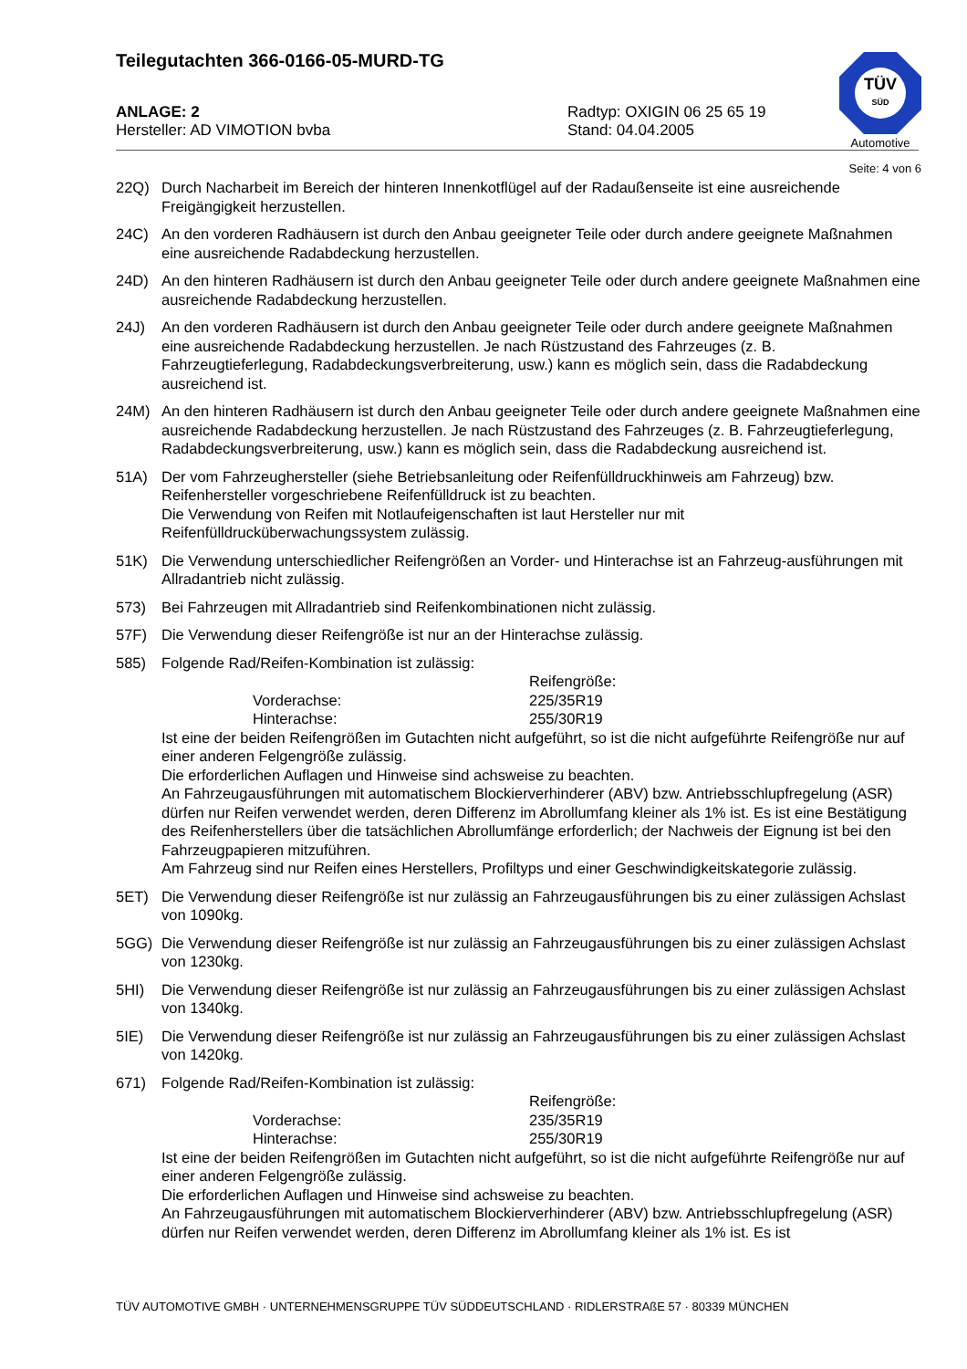Teilegutachten 366-0166-05-MURD-TG
TÜV
SÜD
Automotive
ANLAGE: 2
Hersteller: AD VIMOTION bvba
Radtyp: OXIGIN 06 25 65 19
Stand: 04.04.2005
Seite: 4 von 6
22Q) Durch Nacharbeit im Bereich der hinteren Innenkotflügel auf der Radaußenseite ist eine ausreichende Freigängigkeit herzustellen.
24C) An den vorderen Radhäusern ist durch den Anbau geeigneter Teile oder durch andere geeignete Maßnahmen eine ausreichende Radabdeckung herzustellen.
24D) An den hinteren Radhäusern ist durch den Anbau geeigneter Teile oder durch andere geeignete Maßnahmen eine ausreichende Radabdeckung herzustellen.
24J) An den vorderen Radhäusern ist durch den Anbau geeigneter Teile oder durch andere geeignete Maßnahmen eine ausreichende Radabdeckung herzustellen. Je nach Rüstzustand des Fahrzeuges (z. B. Fahrzeugtieferlegung, Radabdeckungsverbreiterung, usw.) kann es möglich sein, dass die Radabdeckung ausreichend ist.
24M) An den hinteren Radhäusern ist durch den Anbau geeigneter Teile oder durch andere geeignete Maßnahmen eine ausreichende Radabdeckung herzustellen. Je nach Rüstzustand des Fahrzeuges (z. B. Fahrzeugtieferlegung, Radabdeckungsverbreiterung, usw.) kann es möglich sein, dass die Radabdeckung ausreichend ist.
51A) Der vom Fahrzeughersteller (siehe Betriebsanleitung oder Reifenfülldruckhinweis am Fahrzeug) bzw. Reifenhersteller vorgeschriebene Reifenfülldruck ist zu beachten.
Die Verwendung von Reifen mit Notlaufeigenschaften ist laut Hersteller nur mit Reifenfülldrucküberwachungssystem zulässig.
51K) Die Verwendung unterschiedlicher Reifengrößen an Vorder- und Hinterachse ist an Fahrzeug-ausführungen mit Allradantrieb nicht zulässig.
573) Bei Fahrzeugen mit Allradantrieb sind Reifenkombinationen nicht zulässig.
57F) Die Verwendung dieser Reifengröße ist nur an der Hinterachse zulässig.
585) Folgende Rad/Reifen-Kombination ist zulässig:
Reifengröße: Vorderachse: 225/35R19 Hinterachse: 255/30R19
Ist eine der beiden Reifengrößen im Gutachten nicht aufgeführt, so ist die nicht aufgeführte Reifengröße nur auf einer anderen Felgengröße zulässig.
Die erforderlichen Auflagen und Hinweise sind achsweise zu beachten.
An Fahrzeugausführungen mit automatischem Blockierverhinderer (ABV) bzw. Antriebsschlupfregelung (ASR) dürfen nur Reifen verwendet werden, deren Differenz im Abrollumfang kleiner als 1% ist. Es ist eine Bestätigung des Reifenherstellers über die tatsächlichen Abrollumfänge erforderlich; der Nachweis der Eignung ist bei den Fahrzeugpapieren mitzuführen.
Am Fahrzeug sind nur Reifen eines Herstellers, Profiltyps und einer Geschwindigkeitskategorie zulässig.
5ET) Die Verwendung dieser Reifengröße ist nur zulässig an Fahrzeugausführungen bis zu einer zulässigen Achslast von 1090kg.
5GG) Die Verwendung dieser Reifengröße ist nur zulässig an Fahrzeugausführungen bis zu einer zulässigen Achslast von 1230kg.
5HI) Die Verwendung dieser Reifengröße ist nur zulässig an Fahrzeugausführungen bis zu einer zulässigen Achslast von 1340kg.
5IE) Die Verwendung dieser Reifengröße ist nur zulässig an Fahrzeugausführungen bis zu einer zulässigen Achslast von 1420kg.
671) Folgende Rad/Reifen-Kombination ist zulässig:
Reifengröße: Vorderachse: 235/35R19 Hinterachse: 255/30R19
Ist eine der beiden Reifengrößen im Gutachten nicht aufgeführt, so ist die nicht aufgeführte Reifengröße nur auf einer anderen Felgengröße zulässig.
Die erforderlichen Auflagen und Hinweise sind achsweise zu beachten.
An Fahrzeugausführungen mit automatischem Blockierverhinderer (ABV) bzw. Antriebsschlupfregelung (ASR) dürfen nur Reifen verwendet werden, deren Differenz im Abrollumfang kleiner als 1% ist. Es ist
TÜV AUTOMOTIVE GMBH · UNTERNEHMENSGRUPPE TÜV SÜDDEUTSCHLAND · RIDLERSTRAßE 57 · 80339 MÜNCHEN